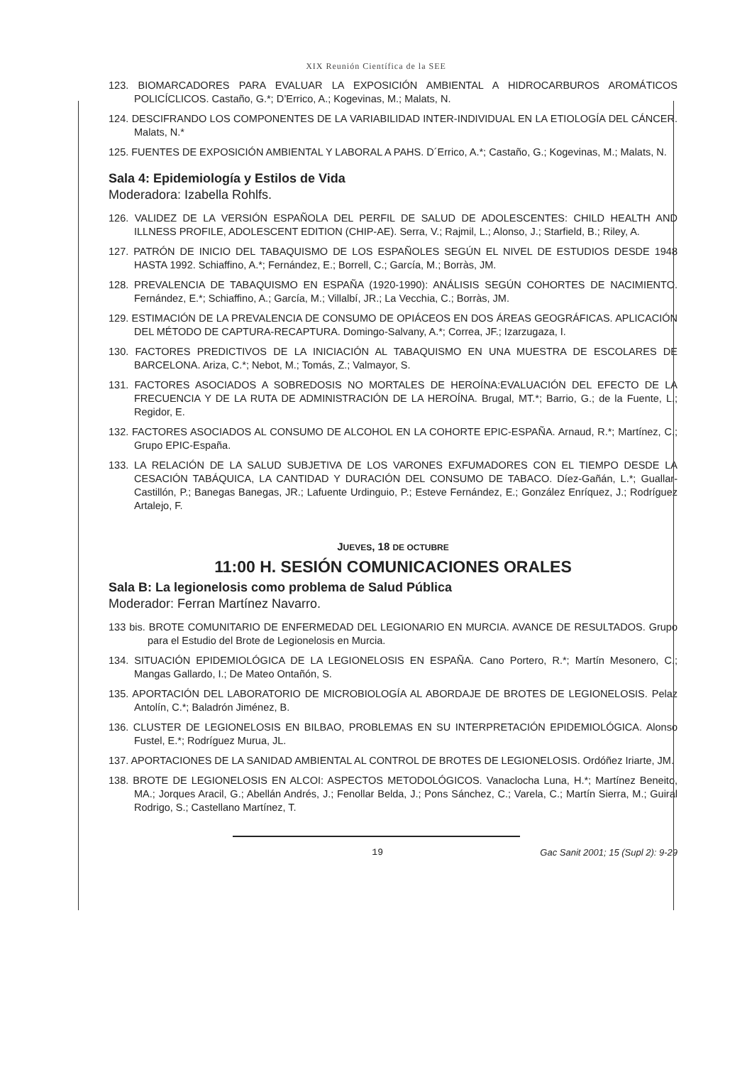XIX Reunión Científica de la SEE
123. BIOMARCADORES PARA EVALUAR LA EXPOSICIÓN AMBIENTAL A HIDROCARBUROS AROMÁTICOS POLICÍCLICOS. Castaño, G.*; D’Errico, A.; Kogevinas, M.; Malats, N.
124. DESCIFRANDO LOS COMPONENTES DE LA VARIABILIDAD INTER-INDIVIDUAL EN LA ETIOLOGÍA DEL CÁNCER. Malats, N.*
125. FUENTES DE EXPOSICIÓN AMBIENTAL Y LABORAL A PAHS. D´Errico, A.*; Castaño, G.; Kogevinas, M.; Malats, N.
Sala 4: Epidemiología y Estilos de Vida
Moderadora: Izabella Rohlfs.
126. VALIDEZ DE LA VERSIÓN ESPAÑOLA DEL PERFIL DE SALUD DE ADOLESCENTES: CHILD HEALTH AND ILLNESS PROFILE, ADOLESCENT EDITION (CHIP-AE). Serra, V.; Rajmil, L.; Alonso, J.; Starfield, B.; Riley, A.
127. PATRÓN DE INICIO DEL TABAQUISMO DE LOS ESPAÑOLES SEGÚN EL NIVEL DE ESTUDIOS DESDE 1948 HASTA 1992. Schiaffino, A.*; Fernández, E.; Borrell, C.; García, M.; Borràs, JM.
128. PREVALENCIA DE TABAQUISMO EN ESPAÑA (1920-1990): ANÁLISIS SEGÚN COHORTES DE NACIMIENTO. Fernández, E.*; Schiaffino, A.; García, M.; Villalbí, JR.; La Vecchia, C.; Borràs, JM.
129. ESTIMACIÓN DE LA PREVALENCIA DE CONSUMO DE OPIÁCEOS EN DOS ÁREAS GEOGRÁFICAS. APLICACIÓN DEL MÉTODO DE CAPTURA-RECAPTURA. Domingo-Salvany, A.*; Correa, JF.; Izarzugaza, I.
130. FACTORES PREDICTIVOS DE LA INICIACIÓN AL TABAQUISMO EN UNA MUESTRA DE ESCOLARES DE BARCELONA. Ariza, C.*; Nebot, M.; Tomás, Z.; Valmayor, S.
131. FACTORES ASOCIADOS A SOBREDOSIS NO MORTALES DE HEROÍNA:EVALUACIÓN DEL EFECTO DE LA FRECUENCIA Y DE LA RUTA DE ADMINISTRACIÓN DE LA HEROÍNA. Brugal, MT.*; Barrio, G.; de la Fuente, L.; Regidor, E.
132. FACTORES ASOCIADOS AL CONSUMO DE ALCOHOL EN LA COHORTE EPIC-ESPAÑA. Arnaud, R.*; Martínez, C.; Grupo EPIC-España.
133. LA RELACIÓN DE LA SALUD SUBJETIVA DE LOS VARONES EXFUMADORES CON EL TIEMPO DESDE LA CESACIÓN TABÁQUICA, LA CANTIDAD Y DURACIÓN DEL CONSUMO DE TABACO. Díez-Gañán, L.*; Guallar-Castillón, P.; Banegas Banegas, JR.; Lafuente Urdinguio, P.; Esteve Fernández, E.; González Enríquez, J.; Rodríguez Artalejo, F.
JUEVES, 18 DE OCTUBRE
11:00 H. SESIÓN COMUNICACIONES ORALES
Sala B: La legionelosis como problema de Salud Pública
Moderador: Ferran Martínez Navarro.
133 bis. BROTE COMUNITARIO DE ENFERMEDAD DEL LEGIONARIO EN MURCIA. AVANCE DE RESULTADOS. Grupo para el Estudio del Brote de Legionelosis en Murcia.
134. SITUACIÓN EPIDEMIOLÓGICA DE LA LEGIONELOSIS EN ESPAÑA. Cano Portero, R.*; Martín Mesonero, C.; Mangas Gallardo, I.; De Mateo Ontañón, S.
135. APORTACIÓN DEL LABORATORIO DE MICROBIOLOGÍA AL ABORDAJE DE BROTES DE LEGIONELOSIS. Pelaz Antolín, C.*; Baladrón Jiménez, B.
136. CLUSTER DE LEGIONELOSIS EN BILBAO, PROBLEMAS EN SU INTERPRETACIÓN EPIDEMIOLÓGICA. Alonso Fustel, E.*; Rodríguez Murua, JL.
137. APORTACIONES DE LA SANIDAD AMBIENTAL AL CONTROL DE BROTES DE LEGIONELOSIS. Ordóñez Iriarte, JM.
138. BROTE DE LEGIONELOSIS EN ALCOI: ASPECTOS METODOLÓGICOS. Vanaclocha Luna, H.*; Martínez Beneito, MA.; Jorques Aracil, G.; Abellán Andrés, J.; Fenollar Belda, J.; Pons Sánchez, C.; Varela, C.; Martín Sierra, M.; Guiral Rodrigo, S.; Castellano Martínez, T.
19 Gac Sanit 2001; 15 (Supl 2): 9-29